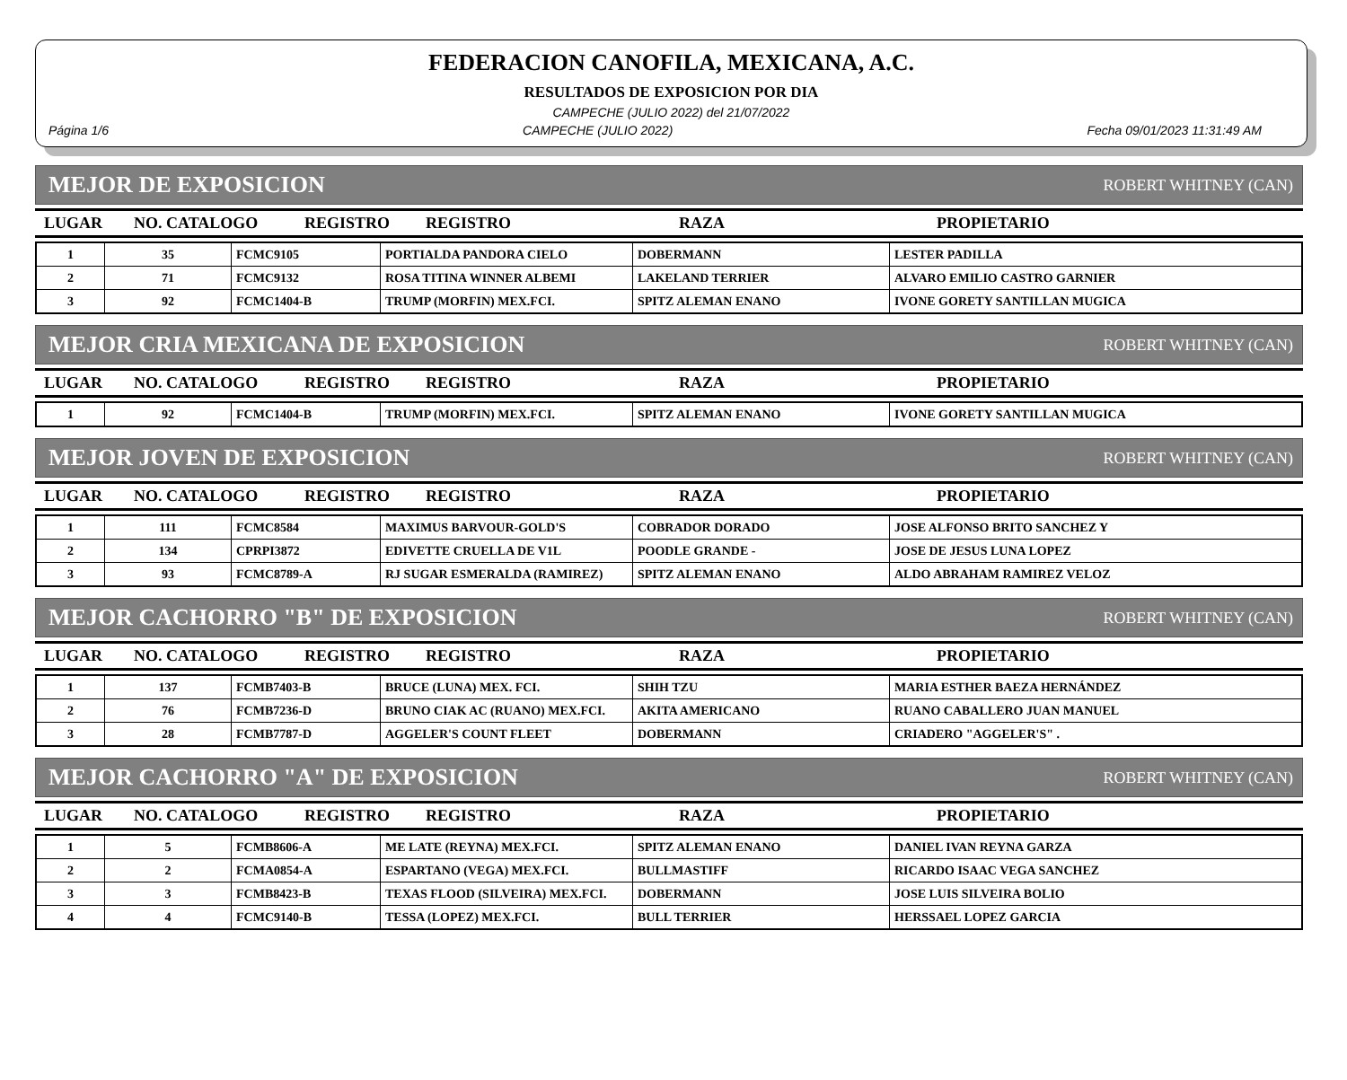FEDERACION CANOFILA, MEXICANA, A.C.
RESULTADOS DE EXPOSICION POR DIA
CAMPECHE (JULIO 2022) del 21/07/2022
Página 1/6 CAMPECHE (JULIO 2022) Fecha 09/01/2023 11:31:49 AM
MEJOR DE EXPOSICION ROBERT WHITNEY (CAN)
| LUGAR | NO. CATALOGO | REGISTRO | REGISTRO | RAZA | PROPIETARIO |
| --- | --- | --- | --- | --- | --- |
| 1 | 35 | FCMC9105 | PORTIALDA PANDORA CIELO | DOBERMANN | LESTER PADILLA |
| 2 | 71 | FCMC9132 | ROSA TITINA WINNER ALBEMI | LAKELAND TERRIER | ALVARO EMILIO CASTRO GARNIER |
| 3 | 92 | FCMC1404-B | TRUMP (MORFIN) MEX.FCI. | SPITZ ALEMAN ENANO | IVONE GORETY SANTILLAN MUGICA |
MEJOR CRIA MEXICANA DE EXPOSICION ROBERT WHITNEY (CAN)
| LUGAR | NO. CATALOGO | REGISTRO | REGISTRO | RAZA | PROPIETARIO |
| --- | --- | --- | --- | --- | --- |
| 1 | 92 | FCMC1404-B | TRUMP (MORFIN) MEX.FCI. | SPITZ ALEMAN ENANO | IVONE GORETY SANTILLAN MUGICA |
MEJOR JOVEN DE EXPOSICION ROBERT WHITNEY (CAN)
| LUGAR | NO. CATALOGO | REGISTRO | REGISTRO | RAZA | PROPIETARIO |
| --- | --- | --- | --- | --- | --- |
| 1 | 111 | FCMC8584 | MAXIMUS BARVOUR-GOLD'S | COBRADOR DORADO | JOSE ALFONSO BRITO SANCHEZ Y |
| 2 | 134 | CPRPI3872 | EDIVETTE CRUELLA DE V1L | POODLE GRANDE - | JOSE DE JESUS LUNA LOPEZ |
| 3 | 93 | FCMC8789-A | RJ SUGAR ESMERALDA (RAMIREZ) | SPITZ ALEMAN ENANO | ALDO ABRAHAM RAMIREZ VELOZ |
MEJOR CACHORRO "B" DE EXPOSICION ROBERT WHITNEY (CAN)
| LUGAR | NO. CATALOGO | REGISTRO | REGISTRO | RAZA | PROPIETARIO |
| --- | --- | --- | --- | --- | --- |
| 1 | 137 | FCMB7403-B | BRUCE (LUNA) MEX. FCI. | SHIH TZU | MARIA ESTHER BAEZA HERNÁNDEZ |
| 2 | 76 | FCMB7236-D | BRUNO CIAK AC (RUANO) MEX.FCI. | AKITA AMERICANO | RUANO CABALLERO JUAN MANUEL |
| 3 | 28 | FCMB7787-D | AGGELER'S COUNT FLEET | DOBERMANN | CRIADERO "AGGELER'S" . |
MEJOR CACHORRO "A" DE EXPOSICION ROBERT WHITNEY (CAN)
| LUGAR | NO. CATALOGO | REGISTRO | REGISTRO | RAZA | PROPIETARIO |
| --- | --- | --- | --- | --- | --- |
| 1 | 5 | FCMB8606-A | ME LATE (REYNA) MEX.FCI. | SPITZ ALEMAN ENANO | DANIEL IVAN REYNA GARZA |
| 2 | 2 | FCMA0854-A | ESPARTANO (VEGA) MEX.FCI. | BULLMASTIFF | RICARDO ISAAC VEGA SANCHEZ |
| 3 | 3 | FCMB8423-B | TEXAS FLOOD (SILVEIRA) MEX.FCI. | DOBERMANN | JOSE LUIS SILVEIRA BOLIO |
| 4 | 4 | FCMC9140-B | TESSA (LOPEZ) MEX.FCI. | BULL TERRIER | HERSSAEL LOPEZ GARCIA |